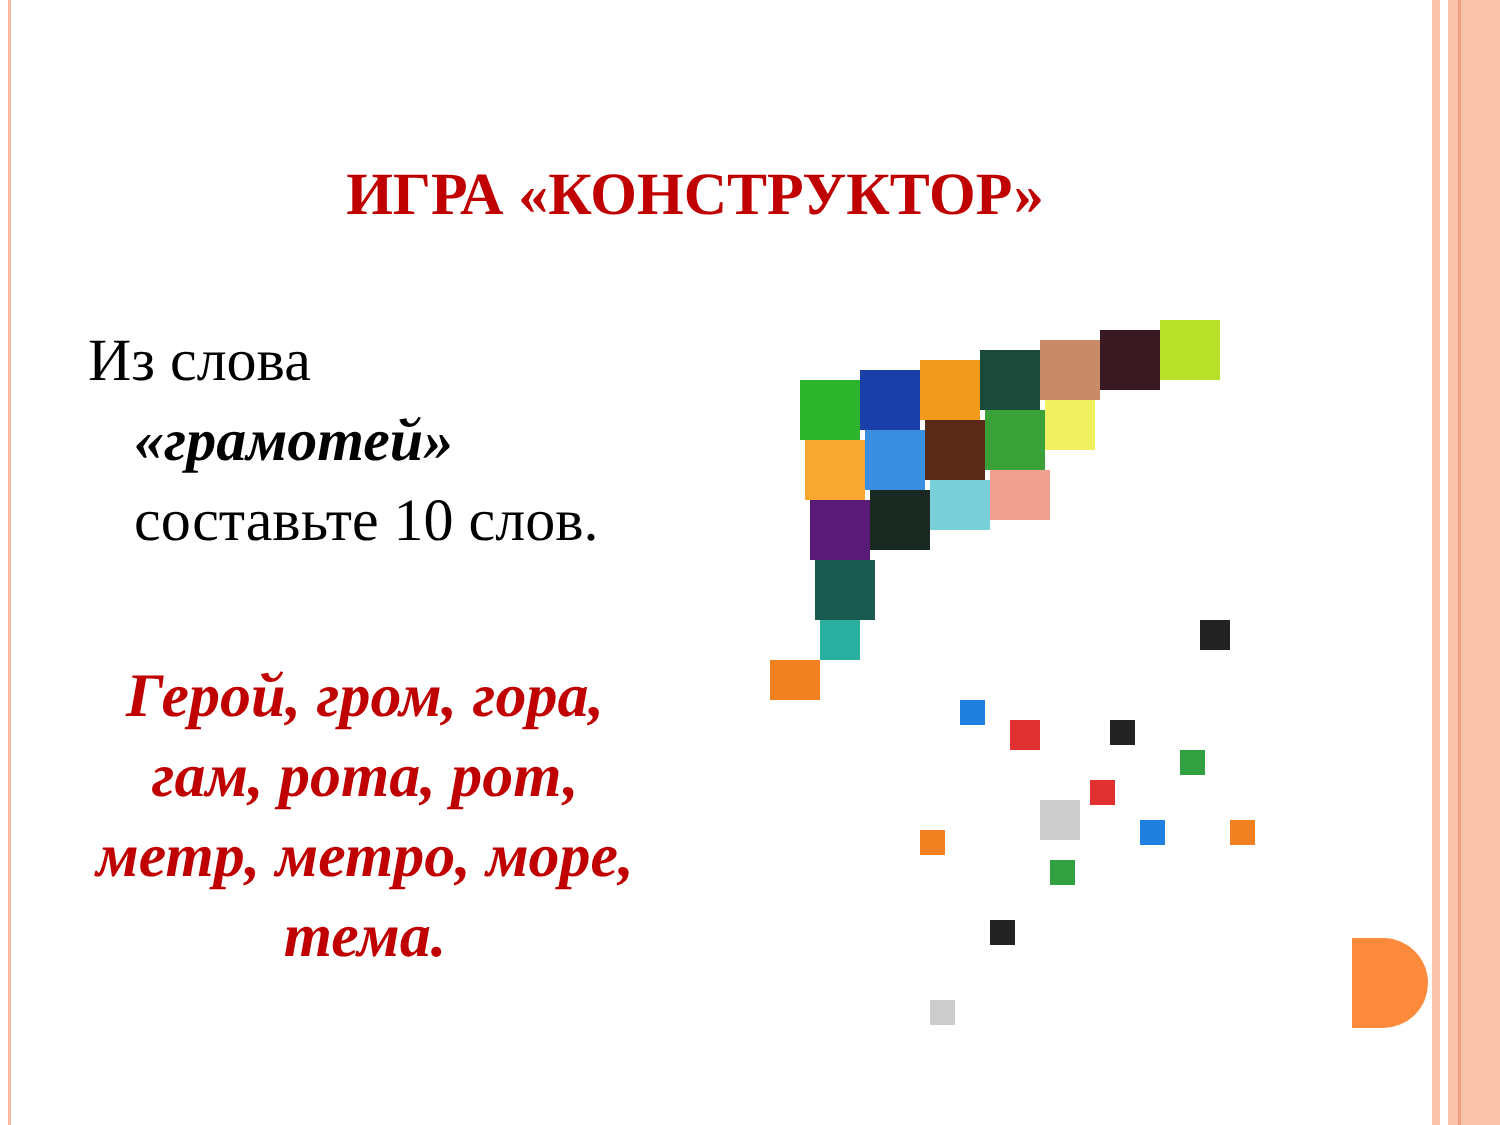ИГРА «КОНСТРУКТОР»
Из слова
«грамотей»
составьте 10 слов.
Герой, гром, гора, гам, рота, рот, метр, метро, море, тема.